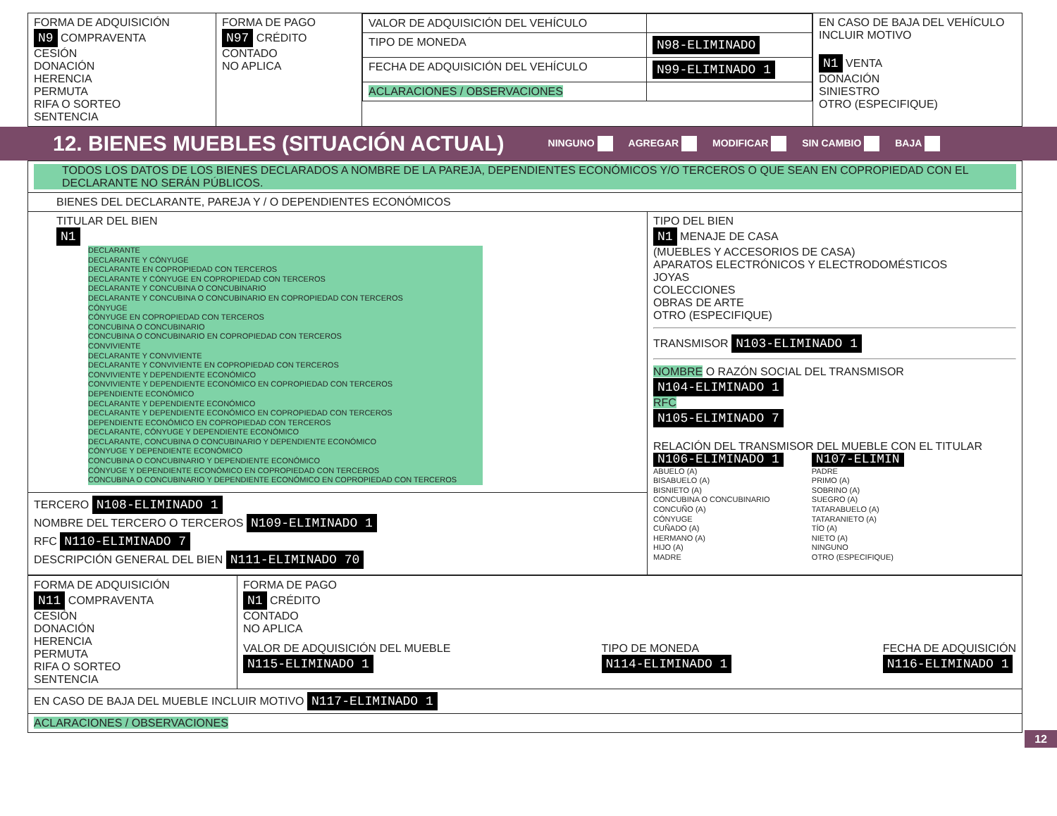| FORMA DE ADQUISICIÓN N9 COMPRAVENTA CESIÓN DONACIÓN HERENCIA PERMUTA RIFA O SORTEO SENTENCIA | FORMA DE PAGO N97 CRÉDITO CONTADO NO APLICA | / VALOR DE ADQUISICIÓN DEL VEHÍCULO / / / TIPO DE MONEDA / N98-ELIMINADO / / FECHA DE ADQUISICIÓN DEL VEHÍCULO / N99-ELIMINADO 1 / / ACLARACIONES / OBSERVACIONES / / | EN CASO DE BAJA DEL VEHÍCULO INCLUIR MOTIVO N1 VENTA DONACIÓN SINIESTRO OTRO (ESPECIFIQUE) |
12. BIENES MUEBLES (SITUACIÓN ACTUAL)
NINGUNO AGREGAR MODIFICAR SIN CAMBIO BAJA
| TODOS LOS DATOS DE LOS BIENES DECLARADOS A NOMBRE DE LA PAREJA, DEPENDIENTES ECONÓMICOS Y/O TERCEROS O QUE SEAN EN COPROPIEDAD CON EL DECLARANTE NO SERÁN PÚBLICOS. | |
| BIENES DEL DECLARANTE, PAREJA Y / O DEPENDIENTES ECONÓMICOS | |
| TITULAR DEL BIEN N1 DECLARANTE DECLARANTE Y CÓNYUGE DECLARANTE EN COPROPIEDAD CON TERCEROS DECLARANTE Y CÓNYUGE EN COPROPIEDAD CON TERCEROS DECLARANTE Y CONCUBINA O CONCUBINARIO DECLARANTE Y CONCUBINA O CONCUBINARIO EN COPROPIEDAD CON TERCEROS CÓNYUGE CÓNYUGE EN COPROPIEDAD CON TERCEROS CONCUBINA O CONCUBINARIO CONCUBINA O CONCUBINARIO EN COPROPIEDAD CON TERCEROS CONVIVIENTE DECLARANTE Y CONVIVIENTE DECLARANTE Y CONVIVIENTE EN COPROPIEDAD CON TERCEROS CONVIVIENTE Y DEPENDIENTE ECONÓMICO CONVIVIENTE Y DEPENDIENTE ECONÓMICO EN COPROPIEDAD CON TERCEROS DEPENDIENTE ECONÓMICO DECLARANTE Y DEPENDIENTE ECONÓMICO DECLARANTE Y DEPENDIENTE ECONÓMICO EN COPROPIEDAD CON TERCEROS DEPENDIENTE ECONÓMICO EN COPROPIEDAD CON TERCEROS DECLARANTE, CÓNYUGE Y DEPENDIENTE ECONÓMICO DECLARANTE, CONCUBINA O CONCUBINARIO Y DEPENDIENTE ECONÓMICO CÓNYUGE Y DEPENDIENTE ECONÓMICO CONCUBINA O CONCUBINARIO Y DEPENDIENTE ECONÓMICO CÓNYUGE Y DEPENDIENTE ECONÓMICO EN COPROPIEDAD CON TERCEROS CONCUBINA O CONCUBINARIO Y DEPENDIENTE ECONÓMICO EN COPROPIEDAD CON TERCEROS TERCERO N108-ELIMINADO 1 NOMBRE DEL TERCERO O TERCEROS N109-ELIMINADO 1 RFC N110-ELIMINADO 7 DESCRIPCIÓN GENERAL DEL BIEN N111-ELIMINADO 70 | TIPO DEL BIEN N1 MENAJE DE CASA (MUEBLES Y ACCESORIOS DE CASA) APARATOS ELECTRÓNICOS Y ELECTRODOMÉSTICOS JOYAS COLECCIONES OBRAS DE ARTE OTRO (ESPECIFIQUE) TRANSMISOR N103-ELIMINADO 1 NOMBRE O RAZÓN SOCIAL DEL TRANSMISOR N104-ELIMINADO 1 RFC N105-ELIMINADO 7 RELACIÓN DEL TRANSMISOR DEL MUEBLE CON EL TITULAR N106-ELIMINADO 1 ABUELO (A) BISABUELO (A) BISNIETO (A) CONCUBINA O CONCUBINARIO CONCUÑO (A) CÓNYUGE CUÑADO (A) HERMANO (A) HIJO (A) MADRE N107-ELIMIN PADRE PRIMO (A) SOBRINO (A) SUEGRO (A) TATARABUELO (A) TATARANIETO (A) TÍO (A) NIETO (A) NINGUNO OTRO (ESPECIFIQUE) |
| FORMA DE ADQUISICIÓN N11 COMPRAVENTA CESIÓN DONACIÓN HERENCIA PERMUTA RIFA O SORTEO SENTENCIA | FORMA DE PAGO N1 CRÉDITO CONTADO NO APLICA VALOR DE ADQUISICIÓN DEL MUEBLE N115-ELIMINADO 1 TIPO DE MONEDA N114-ELIMINADO 1 FECHA DE ADQUISICIÓN N116-ELIMINADO 1 |
| EN CASO DE BAJA DEL MUEBLE INCLUIR MOTIVO N117-ELIMINADO 1 | |
| ACLARACIONES / OBSERVACIONES | |
12